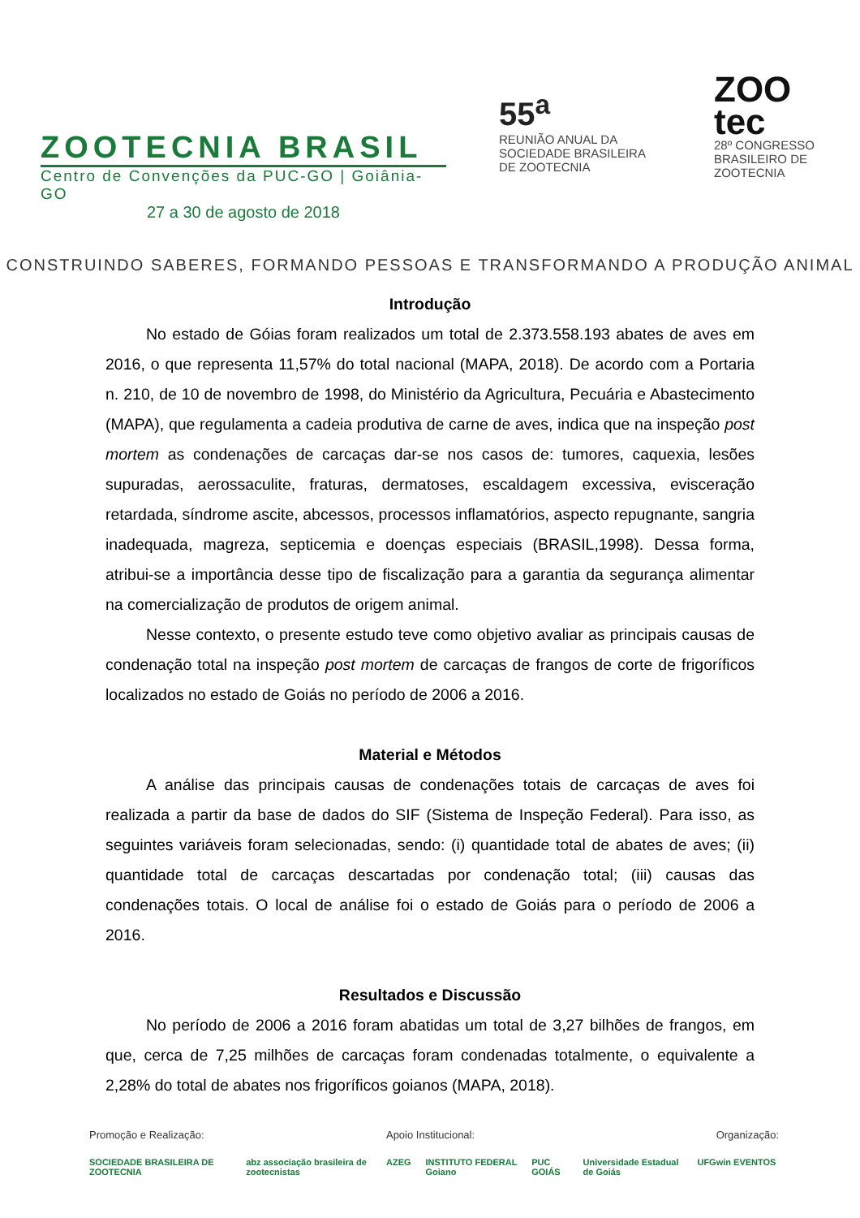ZOOTECNIA BRASIL
Centro de Convenções da PUC-GO | Goiânia-GO
27 a 30 de agosto de 2018
55<sup>a</sup>
REUNIÃO ANUAL DA
SOCIEDADE BRASILEIRA
DE ZOOTECNIA
ZOO
tec
28º CONGRESSO
BRASILEIRO DE
ZOOTECNIA
CONSTRUINDO SABERES, FORMANDO PESSOAS E TRANSFORMANDO A PRODUÇÃO ANIMAL
Introdução
No estado de Góias foram realizados um total de 2.373.558.193 abates de aves em 2016, o que representa 11,57% do total nacional (MAPA, 2018). De acordo com a Portaria n. 210, de 10 de novembro de 1998, do Ministério da Agricultura, Pecuária e Abastecimento (MAPA), que regulamenta a cadeia produtiva de carne de aves, indica que na inspeção post mortem as condenações de carcaças dar-se nos casos de: tumores, caquexia, lesões supuradas, aerossaculite, fraturas, dermatoses, escaldagem excessiva, evisceração retardada, síndrome ascite, abcessos, processos inflamatórios, aspecto repugnante, sangria inadequada, magreza, septicemia e doenças especiais (BRASIL,1998). Dessa forma, atribui-se a importância desse tipo de fiscalização para a garantia da segurança alimentar na comercialização de produtos de origem animal.
Nesse contexto, o presente estudo teve como objetivo avaliar as principais causas de condenação total na inspeção post mortem de carcaças de frangos de corte de frigoríficos localizados no estado de Goiás no período de 2006 a 2016.
Material e Métodos
A análise das principais causas de condenações totais de carcaças de aves foi realizada a partir da base de dados do SIF (Sistema de Inspeção Federal). Para isso, as seguintes variáveis foram selecionadas, sendo: (i) quantidade total de abates de aves; (ii) quantidade total de carcaças descartadas por condenação total; (iii) causas das condenações totais. O local de análise foi o estado de Goiás para o período de 2006 a 2016.
Resultados e Discussão
No período de 2006 a 2016 foram abatidas um total de 3,27 bilhões de frangos, em que, cerca de 7,25 milhões de carcaças foram condenadas totalmente, o equivalente a 2,28% do total de abates nos frigoríficos goianos (MAPA, 2018).
Promoção e Realização:
SOCIEDADE BRASILEIRA DE ZOOTECNIA abz associação brasileira de zootecnistas
Apoio Institucional:
AZEG INSTITUTO FEDERAL Goiano PUC GOIÁS Universidade Estadual de Goiás UFG
Organização:
win EVENTOS